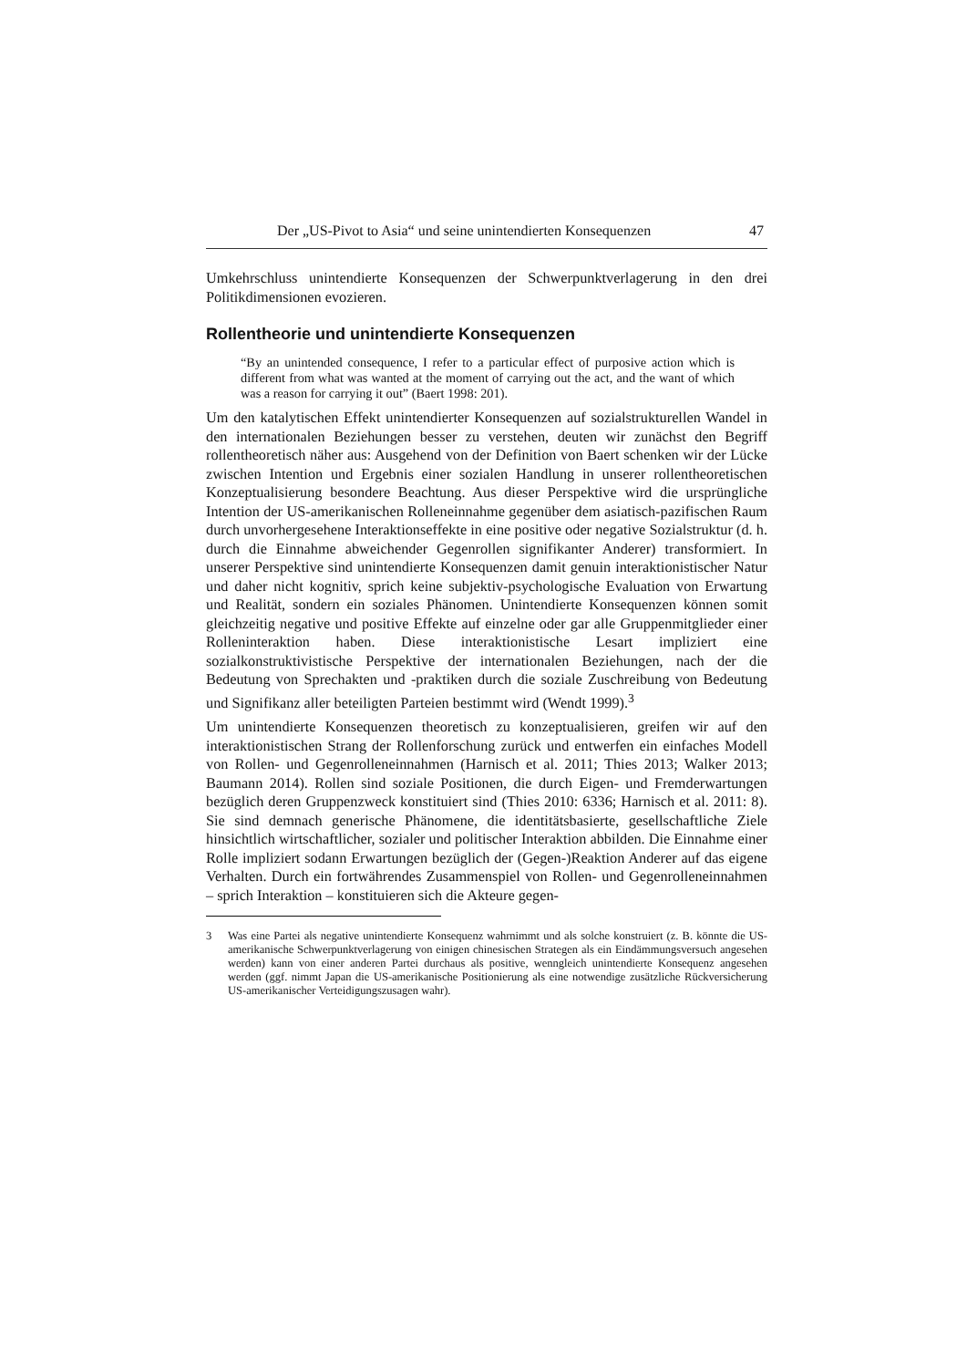Der „US-Pivot to Asia“ und seine unintendierten Konsequenzen 47
Umkehrschluss unintendierte Konsequenzen der Schwerpunktverlagerung in den drei Politikdimensionen evozieren.
Rollentheorie und unintendierte Konsequenzen
“By an unintended consequence, I refer to a particular effect of purposive action which is different from what was wanted at the moment of carrying out the act, and the want of which was a reason for carrying it out” (Baert 1998: 201).
Um den katalytischen Effekt unintendierter Konsequenzen auf sozialstrukturellen Wandel in den internationalen Beziehungen besser zu verstehen, deuten wir zunächst den Begriff rollentheoretisch näher aus: Ausgehend von der Definition von Baert schenken wir der Lücke zwischen Intention und Ergebnis einer sozialen Handlung in unserer rollentheoretischen Konzeptualisierung besondere Beachtung. Aus dieser Perspektive wird die ursprüngliche Intention der US-amerikanischen Rolleneinnahme gegenüber dem asiatisch-pazifischen Raum durch unvorhergesehene Interaktionseffekte in eine positive oder negative Sozialstruktur (d. h. durch die Einnahme abweichender Gegenrollen signifikanter Anderer) transformiert. In unserer Perspektive sind unintendierte Konsequenzen damit genuin interaktionistischer Natur und daher nicht kognitiv, sprich keine subjektiv-psychologische Evaluation von Erwartung und Realität, sondern ein soziales Phänomen. Unintendierte Konsequenzen können somit gleichzeitig negative und positive Effekte auf einzelne oder gar alle Gruppenmitglieder einer Rolleninteraktion haben. Diese interaktionistische Lesart impliziert eine sozialkonstruktivistische Perspektive der internationalen Beziehungen, nach der die Bedeutung von Sprechakten und -praktiken durch die soziale Zuschreibung von Bedeutung und Signifikanz aller beteiligten Parteien bestimmt wird (Wendt 1999).<sup>3</sup>
Um unintendierte Konsequenzen theoretisch zu konzeptualisieren, greifen wir auf den interaktionistischen Strang der Rollenforschung zurück und entwerfen ein einfaches Modell von Rollen- und Gegenrolleneinnahmen (Harnisch et al. 2011; Thies 2013; Walker 2013; Baumann 2014). Rollen sind soziale Positionen, die durch Eigen- und Fremderwartungen bezüglich deren Gruppenzweck konstituiert sind (Thies 2010: 6336; Harnisch et al. 2011: 8). Sie sind demnach generische Phänomene, die identitätsbasierte, gesellschaftliche Ziele hinsichtlich wirtschaftlicher, sozialer und politischer Interaktion abbilden. Die Einnahme einer Rolle impliziert sodann Erwartungen bezüglich der (Gegen-)Reaktion Anderer auf das eigene Verhalten. Durch ein fortwährendes Zusammenspiel von Rollen- und Gegenrolleneinnahmen – sprich Interaktion – konstituieren sich die Akteure gegen-
3 Was eine Partei als negative unintendierte Konsequenz wahrnimmt und als solche konstruiert (z. B. könnte die US-amerikanische Schwerpunktverlagerung von einigen chinesischen Strategen als ein Eindämmungsversuch angesehen werden) kann von einer anderen Partei durchaus als positive, wenngleich unintendierte Konsequenz angesehen werden (ggf. nimmt Japan die US-amerikanische Positionierung als eine notwendige zusätzliche Rückversicherung US-amerikanischer Verteidigungszusagen wahr).